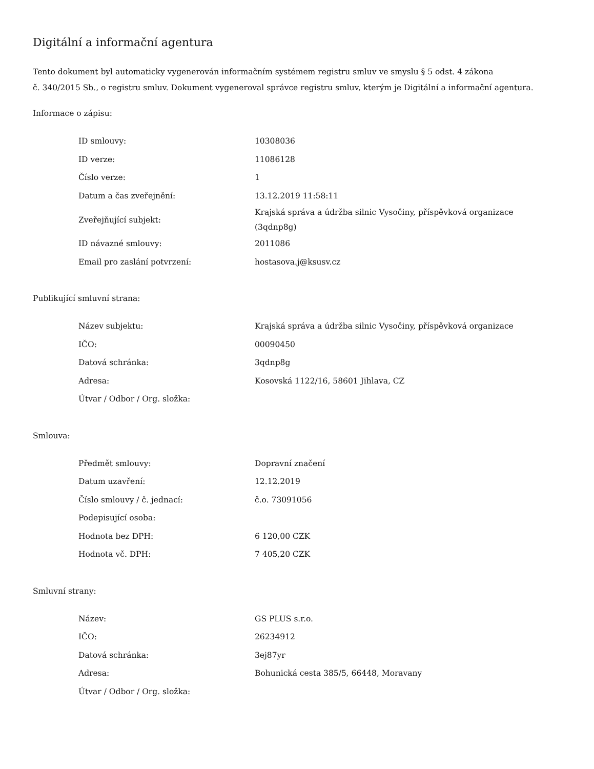Digitální a informační agentura
Tento dokument byl automaticky vygenerován informačním systémem registru smluv ve smyslu § 5 odst. 4 zákona
č. 340/2015 Sb., o registru smluv. Dokument vygeneroval správce registru smluv, kterým je Digitální a informační agentura.
Informace o zápisu:
| ID smlouvy: | 10308036 |
| ID verze: | 11086128 |
| Číslo verze: | 1 |
| Datum a čas zveřejnění: | 13.12.2019 11:58:11 |
| Zveřejňující subjekt: | Krajská správa a údržba silnic Vysočiny, příspěvková organizace (3qdnp8g) |
| ID návazné smlouvy: | 2011086 |
| Email pro zaslání potvrzení: | hostasova.j@ksusv.cz |
Publikující smluvní strana:
| Název subjektu: | Krajská správa a údržba silnic Vysočiny, příspěvková organizace |
| IČO: | 00090450 |
| Datová schránka: | 3qdnp8g |
| Adresa: | Kosovská 1122/16, 58601 Jihlava, CZ |
| Útvar / Odbor / Org. složka: | |
Smlouva:
| Předmět smlouvy: | Dopravní značení |
| Datum uzavření: | 12.12.2019 |
| Číslo smlouvy / č. jednací: | č.o. 73091056 |
| Podepisující osoba: | |
| Hodnota bez DPH: | 6 120,00 CZK |
| Hodnota vč. DPH: | 7 405,20 CZK |
Smluvní strany:
| Název: | GS PLUS s.r.o. |
| IČO: | 26234912 |
| Datová schránka: | 3ej87yr |
| Adresa: | Bohunická cesta 385/5, 66448, Moravany |
| Útvar / Odbor / Org. složka: | |